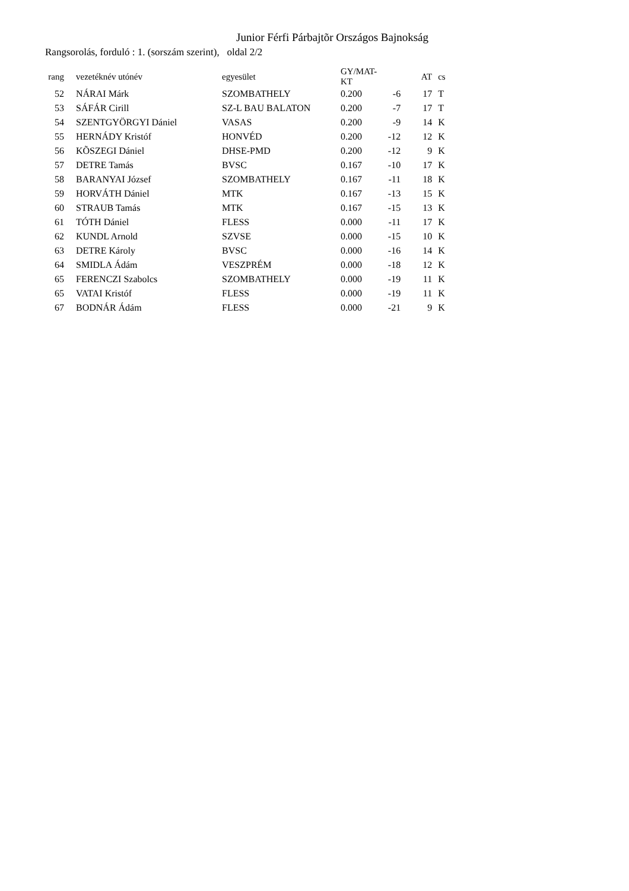Junior Férfi Párbajtõr Országos Bajnokság
Rangsorolás, forduló : 1. (sorszám szerint), oldal 2/2
| rang | | vezetéknév utónév | egyesület | GY/MAT-KT | | AT | | cs |
| --- | --- | --- | --- | --- | --- | --- | --- | --- |
| 52 | | NÁRAI Márk | SZOMBATHELY | 0.200 | -6 | 17 | | T |
| 53 | | SÁFÁR Cirill | SZ-L BAU BALATON | 0.200 | -7 | 17 | | T |
| 54 | | SZENTGYÖRGYI Dániel | VASAS | 0.200 | -9 | 14 | | K |
| 55 | | HERNÁDY Kristóf | HONVÉD | 0.200 | -12 | 12 | | K |
| 56 | | KÕSZEGI Dániel | DHSE-PMD | 0.200 | -12 | 9 | | K |
| 57 | | DETRE Tamás | BVSC | 0.167 | -10 | 17 | | K |
| 58 | | BARANYAI József | SZOMBATHELY | 0.167 | -11 | 18 | | K |
| 59 | | HORVÁTH Dániel | MTK | 0.167 | -13 | 15 | | K |
| 60 | | STRAUB Tamás | MTK | 0.167 | -15 | 13 | | K |
| 61 | | TÓTH Dániel | FLESS | 0.000 | -11 | 17 | | K |
| 62 | | KUNDL Arnold | SZVSE | 0.000 | -15 | 10 | | K |
| 63 | | DETRE Károly | BVSC | 0.000 | -16 | 14 | | K |
| 64 | | SMIDLA Ádám | VESZPRÉM | 0.000 | -18 | 12 | | K |
| 65 | | FERENCZI Szabolcs | SZOMBATHELY | 0.000 | -19 | 11 | | K |
| 65 | | VATAI Kristóf | FLESS | 0.000 | -19 | 11 | | K |
| 67 | | BODNÁR Ádám | FLESS | 0.000 | -21 | 9 | | K |